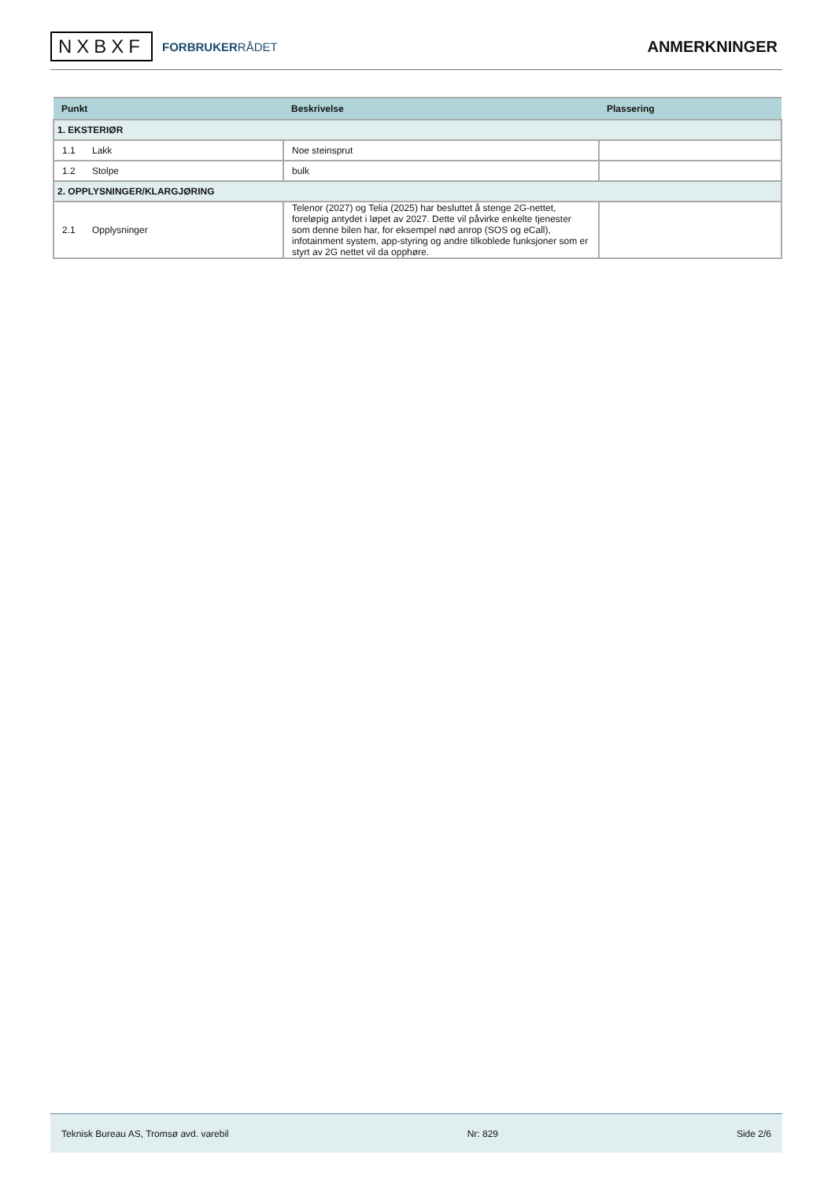NXBXF
FORBRUKERRÅDET
ANMERKNINGER
| Punkt | Beskrivelse | Plassering |
| --- | --- | --- |
| 1. EKSTERIØR | | |
| 1.1 Lakk | Noe steinsprut | |
| 1.2 Stolpe | bulk | |
| 2. OPPLYSNINGER/KLARGJØRING | | |
| 2.1 Opplysninger | Telenor (2027) og Telia (2025) har besluttet å stenge 2G-nettet, foreløpig antydet i løpet av 2027. Dette vil påvirke enkelte tjenester som denne bilen har, for eksempel nød anrop (SOS og eCall), infotainment system, app-styring og andre tilkoblede funksjoner som er styrt av 2G nettet vil da opphøre. | |
Teknisk Bureau AS, Tromsø avd. varebil Nr: 829 Side 2/6